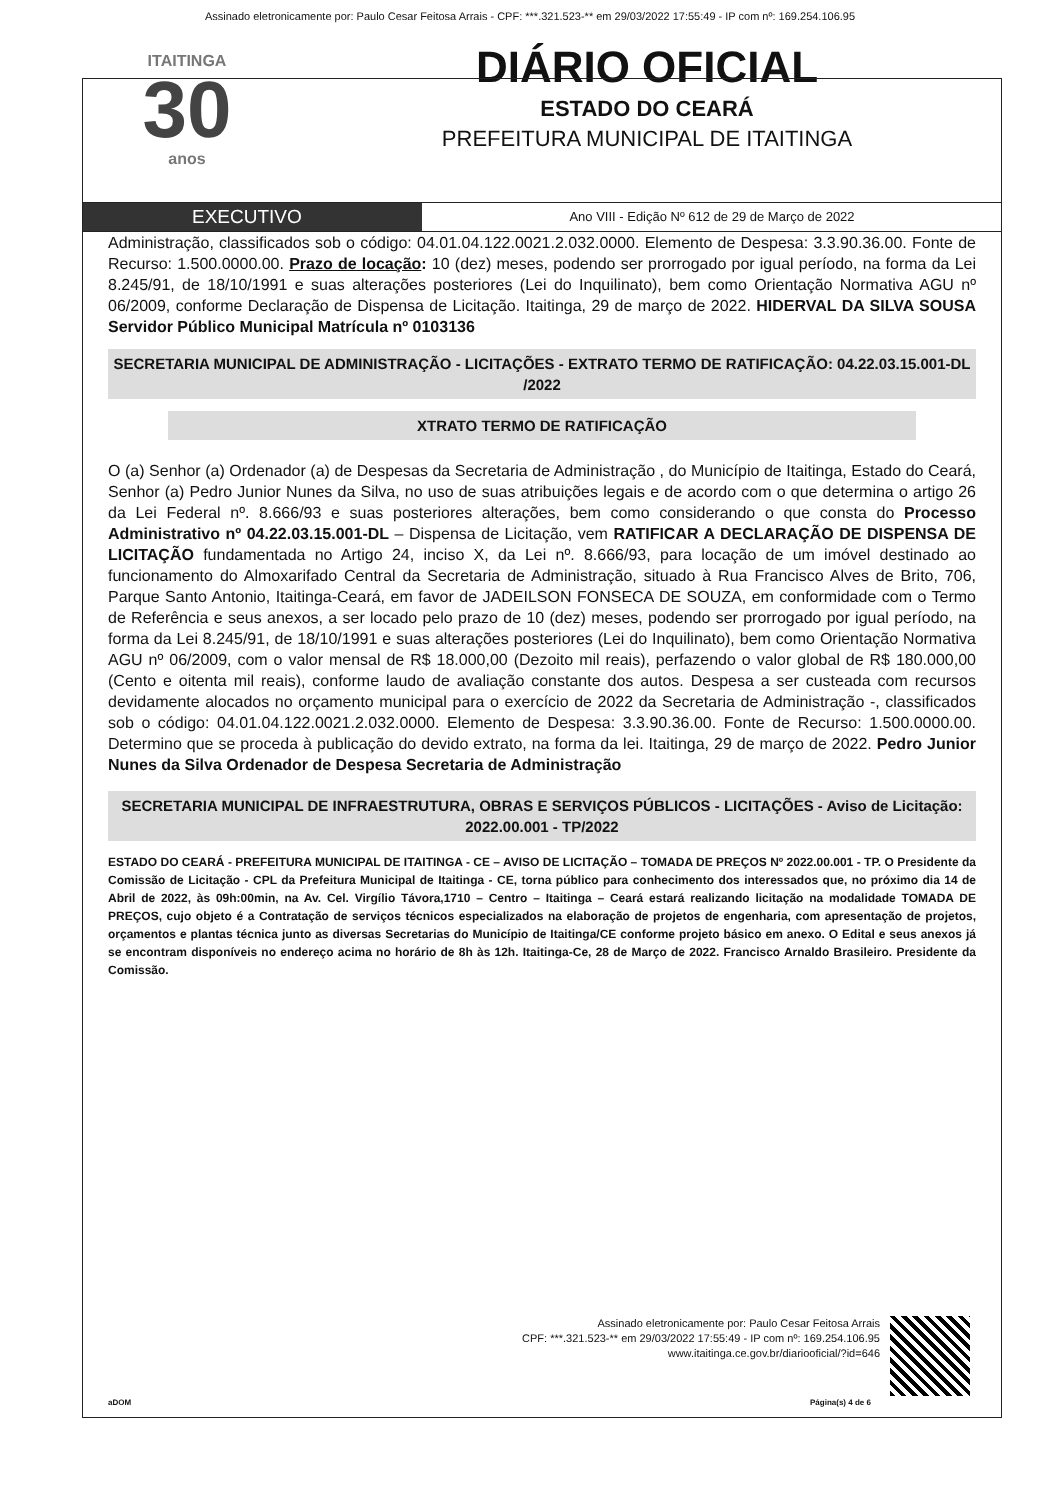Assinado eletronicamente por: Paulo Cesar Feitosa Arrais - CPF: ***.321.523-** em 29/03/2022 17:55:49 - IP com nº: 169.254.106.95
ITAITINGA
30
anos
DIÁRIO OFICIAL
ESTADO DO CEARÁ
PREFEITURA MUNICIPAL DE ITAITINGA
EXECUTIVO
Ano VIII - Edição Nº 612 de 29 de Março de 2022
Administração, classificados sob o código: 04.01.04.122.0021.2.032.0000. Elemento de Despesa: 3.3.90.36.00. Fonte de Recurso: 1.500.0000.00. Prazo de locação: 10 (dez) meses, podendo ser prorrogado por igual período, na forma da Lei 8.245/91, de 18/10/1991 e suas alterações posteriores (Lei do Inquilinato), bem como Orientação Normativa AGU nº 06/2009, conforme Declaração de Dispensa de Licitação. Itaitinga, 29 de março de 2022. HIDERVAL DA SILVA SOUSA Servidor Público Municipal Matrícula nº 0103136
SECRETARIA MUNICIPAL DE ADMINISTRAÇÃO - LICITAÇÕES - EXTRATO TERMO DE RATIFICAÇÃO: 04.22.03.15.001-DL /2022
XTRATO TERMO DE RATIFICAÇÃO
O (a) Senhor (a) Ordenador (a) de Despesas da Secretaria de Administração , do Município de Itaitinga, Estado do Ceará, Senhor (a) Pedro Junior Nunes da Silva, no uso de suas atribuições legais e de acordo com o que determina o artigo 26 da Lei Federal nº. 8.666/93 e suas posteriores alterações, bem como considerando o que consta do Processo Administrativo nº 04.22.03.15.001-DL – Dispensa de Licitação, vem RATIFICAR A DECLARAÇÃO DE DISPENSA DE LICITAÇÃO fundamentada no Artigo 24, inciso X, da Lei nº. 8.666/93, para locação de um imóvel destinado ao funcionamento do Almoxarifado Central da Secretaria de Administração, situado à Rua Francisco Alves de Brito, 706, Parque Santo Antonio, Itaitinga-Ceará, em favor de JADEILSON FONSECA DE SOUZA, em conformidade com o Termo de Referência e seus anexos, a ser locado pelo prazo de 10 (dez) meses, podendo ser prorrogado por igual período, na forma da Lei 8.245/91, de 18/10/1991 e suas alterações posteriores (Lei do Inquilinato), bem como Orientação Normativa AGU nº 06/2009, com o valor mensal de R$ 18.000,00 (Dezoito mil reais), perfazendo o valor global de R$ 180.000,00 (Cento e oitenta mil reais), conforme laudo de avaliação constante dos autos. Despesa a ser custeada com recursos devidamente alocados no orçamento municipal para o exercício de 2022 da Secretaria de Administração -, classificados sob o código: 04.01.04.122.0021.2.032.0000. Elemento de Despesa: 3.3.90.36.00. Fonte de Recurso: 1.500.0000.00. Determino que se proceda à publicação do devido extrato, na forma da lei. Itaitinga, 29 de março de 2022. Pedro Junior Nunes da Silva Ordenador de Despesa Secretaria de Administração
SECRETARIA MUNICIPAL DE INFRAESTRUTURA, OBRAS E SERVIÇOS PÚBLICOS - LICITAÇÕES - Aviso de Licitação: 2022.00.001 - TP/2022
ESTADO DO CEARÁ - PREFEITURA MUNICIPAL DE ITAITINGA - CE – AVISO DE LICITAÇÃO – TOMADA DE PREÇOS Nº 2022.00.001 - TP. O Presidente da Comissão de Licitação - CPL da Prefeitura Municipal de Itaitinga - CE, torna público para conhecimento dos interessados que, no próximo dia 14 de Abril de 2022, às 09h:00min, na Av. Cel. Virgílio Távora,1710 – Centro – Itaitinga – Ceará estará realizando licitação na modalidade TOMADA DE PREÇOS, cujo objeto é a Contratação de serviços técnicos especializados na elaboração de projetos de engenharia, com apresentação de projetos, orçamentos e plantas técnica junto as diversas Secretarias do Município de Itaitinga/CE conforme projeto básico em anexo. O Edital e seus anexos já se encontram disponíveis no endereço acima no horário de 8h às 12h. Itaitinga-Ce, 28 de Março de 2022. Francisco Arnaldo Brasileiro. Presidente da Comissão.
Assinado eletronicamente por: Paulo Cesar Feitosa Arrais
CPF: ***.321.523-** em 29/03/2022 17:55:49 - IP com nº: 169.254.106.95
www.itaitinga.ce.gov.br/diariooficial/?id=646
aDOM Página(s) 4 de 6